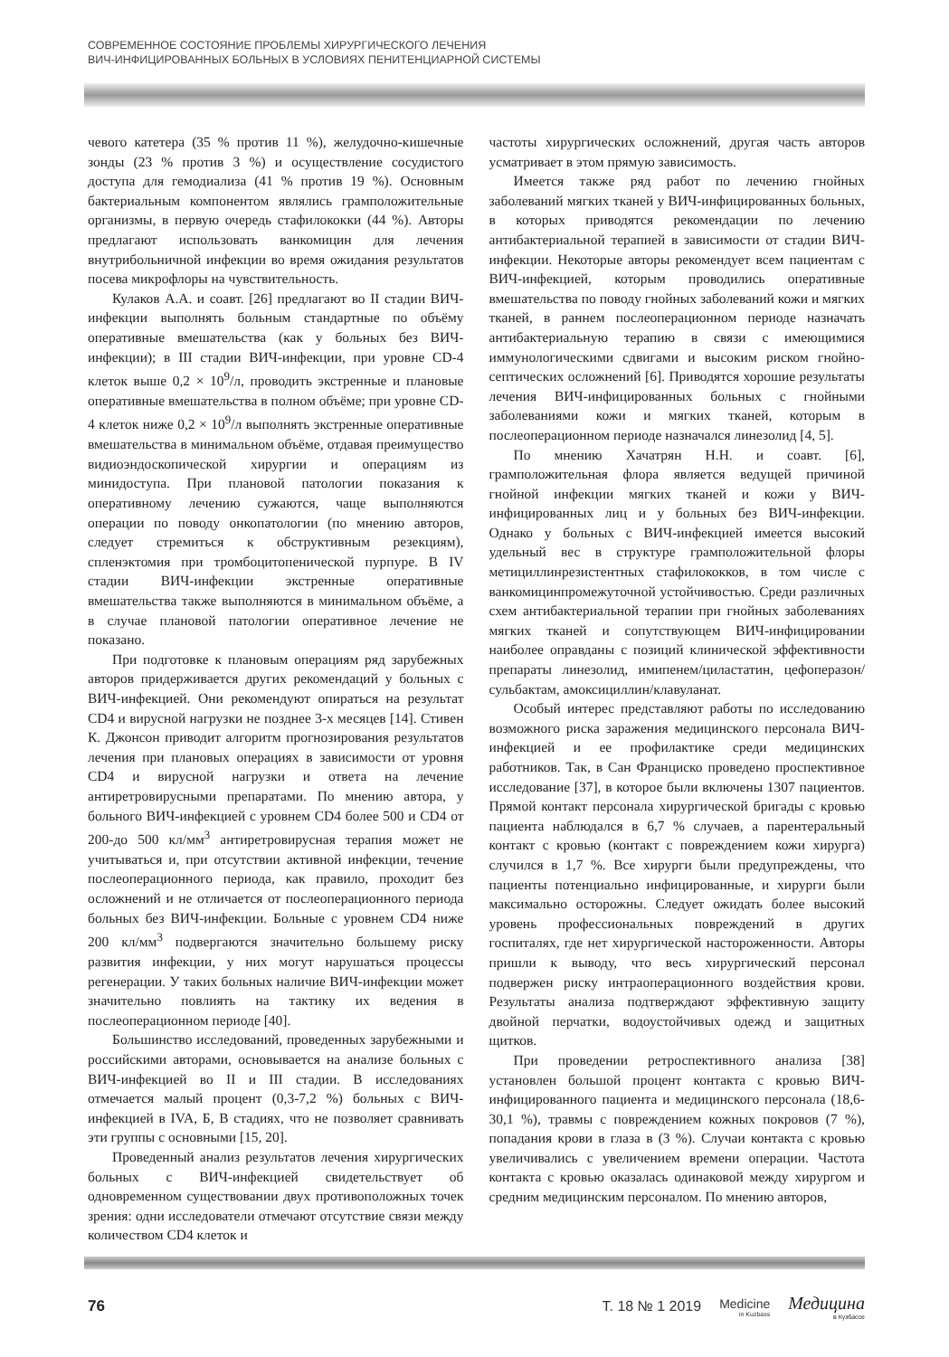СОВРЕМЕННОЕ СОСТОЯНИЕ ПРОБЛЕМЫ ХИРУРГИЧЕСКОГО ЛЕЧЕНИЯ
ВИЧ-ИНФИЦИРОВАННЫХ БОЛЬНЫХ В УСЛОВИЯХ ПЕНИТЕНЦИАРНОЙ СИСТЕМЫ
чевого катетера (35 % против 11 %), желудочно-кишечные зонды (23 % против 3 %) и осуществление сосудистого доступа для гемодиализа (41 % против 19 %). Основным бактериальным компонентом являлись грамположительные организмы, в первую очередь стафилококки (44 %). Авторы предлагают использовать ванкомицин для лечения внутрибольничной инфекции во время ожидания результатов посева микрофлоры на чувствительность.
Кулаков А.А. и соавт. [26] предлагают во II стадии ВИЧ-инфекции выполнять больным стандартные по объёму оперативные вмешательства (как у больных без ВИЧ-инфекции); в III стадии ВИЧ-инфекции, при уровне CD-4 клеток выше 0,2 × 10<sup>9</sup>/л, проводить экстренные и плановые оперативные вмешательства в полном объёме; при уровне CD-4 клеток ниже 0,2 × 10<sup>9</sup>/л выполнять экстренные оперативные вмешательства в минимальном объёме, отдавая преимущество видиоэндоскопической хирургии и операциям из минидоступа. При плановой патологии показания к оперативному лечению сужаются, чаще выполняются операции по поводу онкопатологии (по мнению авторов, следует стремиться к обструктивным резекциям), спленэктомия при тромбоцитопенической пурпуре. В IV стадии ВИЧ-инфекции экстренные оперативные вмешательства также выполняются в минимальном объёме, а в случае плановой патологии оперативное лечение не показано.
При подготовке к плановым операциям ряд зарубежных авторов придерживается других рекомендаций у больных с ВИЧ-инфекцией. Они рекомендуют опираться на результат CD4 и вирусной нагрузки не позднее 3-х месяцев [14]. Стивен К. Джонсон приводит алгоритм прогнозирования результатов лечения при плановых операциях в зависимости от уровня CD4 и вирусной нагрузки и ответа на лечение антиретровирусными препаратами. По мнению автора, у больного ВИЧ-инфекцией с уровнем CD4 более 500 и CD4 от 200-до 500 кл/мм<sup>3</sup> антиретровирусная терапия может не учитываться и, при отсутствии активной инфекции, течение послеоперационного периода, как правило, проходит без осложнений и не отличается от послеоперационного периода больных без ВИЧ-инфекции. Больные с уровнем CD4 ниже 200 кл/мм<sup>3</sup> подвергаются значительно большему риску развития инфекции, у них могут нарушаться процессы регенерации. У таких больных наличие ВИЧ-инфекции может значительно повлиять на тактику их ведения в послеоперационном периоде [40].
Большинство исследований, проведенных зарубежными и российскими авторами, основывается на анализе больных с ВИЧ-инфекцией во II и III стадии. В исследованиях отмечается малый процент (0,3-7,2 %) больных с ВИЧ-инфекцией в IVA, Б, В стадиях, что не позволяет сравнивать эти группы с основными [15, 20].
Проведенный анализ результатов лечения хирургических больных с ВИЧ-инфекцией свидетельствует об одновременном существовании двух противоположных точек зрения: одни исследователи отмечают отсутствие связи между количеством CD4 клеток и
частоты хирургических осложнений, другая часть авторов усматривает в этом прямую зависимость.
Имеется также ряд работ по лечению гнойных заболеваний мягких тканей у ВИЧ-инфицированных больных, в которых приводятся рекомендации по лечению антибактериальной терапией в зависимости от стадии ВИЧ-инфекции. Некоторые авторы рекомендует всем пациентам с ВИЧ-инфекцией, которым проводились оперативные вмешательства по поводу гнойных заболеваний кожи и мягких тканей, в раннем послеоперационном периоде назначать антибактериальную терапию в связи с имеющимися иммунологическими сдвигами и высоким риском гнойно-септических осложнений [6]. Приводятся хорошие результаты лечения ВИЧ-инфицированных больных с гнойными заболеваниями кожи и мягких тканей, которым в послеоперационном периоде назначался линезолид [4, 5].
По мнению Хачатрян Н.Н. и соавт. [6], грамположительная флора является ведущей причиной гнойной инфекции мягких тканей и кожи у ВИЧ-инфицированных лиц и у больных без ВИЧ-инфекции. Однако у больных с ВИЧ-инфекцией имеется высокий удельный вес в структуре грамположительной флоры метициллинрезистентных стафилококков, в том числе с ванкомицинпромежуточной устойчивостью. Среди различных схем антибактериальной терапии при гнойных заболеваниях мягких тканей и сопутствующем ВИЧ-инфицировании наиболее оправданы с позиций клинической эффективности препараты линезолид, имипенем/циластатин, цефоперазон/сульбактам, амоксициллин/клавуланат.
Особый интерес представляют работы по исследованию возможного риска заражения медицинского персонала ВИЧ-инфекцией и ее профилактике среди медицинских работников. Так, в Сан Франциско проведено проспективное исследование [37], в которое были включены 1307 пациентов. Прямой контакт персонала хирургической бригады с кровью пациента наблюдался в 6,7 % случаев, а парентеральный контакт с кровью (контакт с повреждением кожи хирурга) случился в 1,7 %. Все хирурги были предупреждены, что пациенты потенциально инфицированные, и хирурги были максимально осторожны. Следует ожидать более высокий уровень профессиональных повреждений в других госпиталях, где нет хирургической настороженности. Авторы пришли к выводу, что весь хирургический персонал подвержен риску интраоперационного воздействия крови. Результаты анализа подтверждают эффективную защиту двойной перчатки, водоустойчивых одежд и защитных щитков.
При проведении ретроспективного анализа [38] установлен большой процент контакта с кровью ВИЧ-инфицированного пациента и медицинского персонала (18,6-30,1 %), травмы с повреждением кожных покровов (7 %), попадания крови в глаза в (3 %). Случаи контакта с кровью увеличивались с увеличением времени операции. Частота контакта с кровью оказалась одинаковой между хирургом и средним медицинским персоналом. По мнению авторов,
76 Т. 18 № 1 2019 Medicine
in Kuzbass
Медицина
в Кузбассе